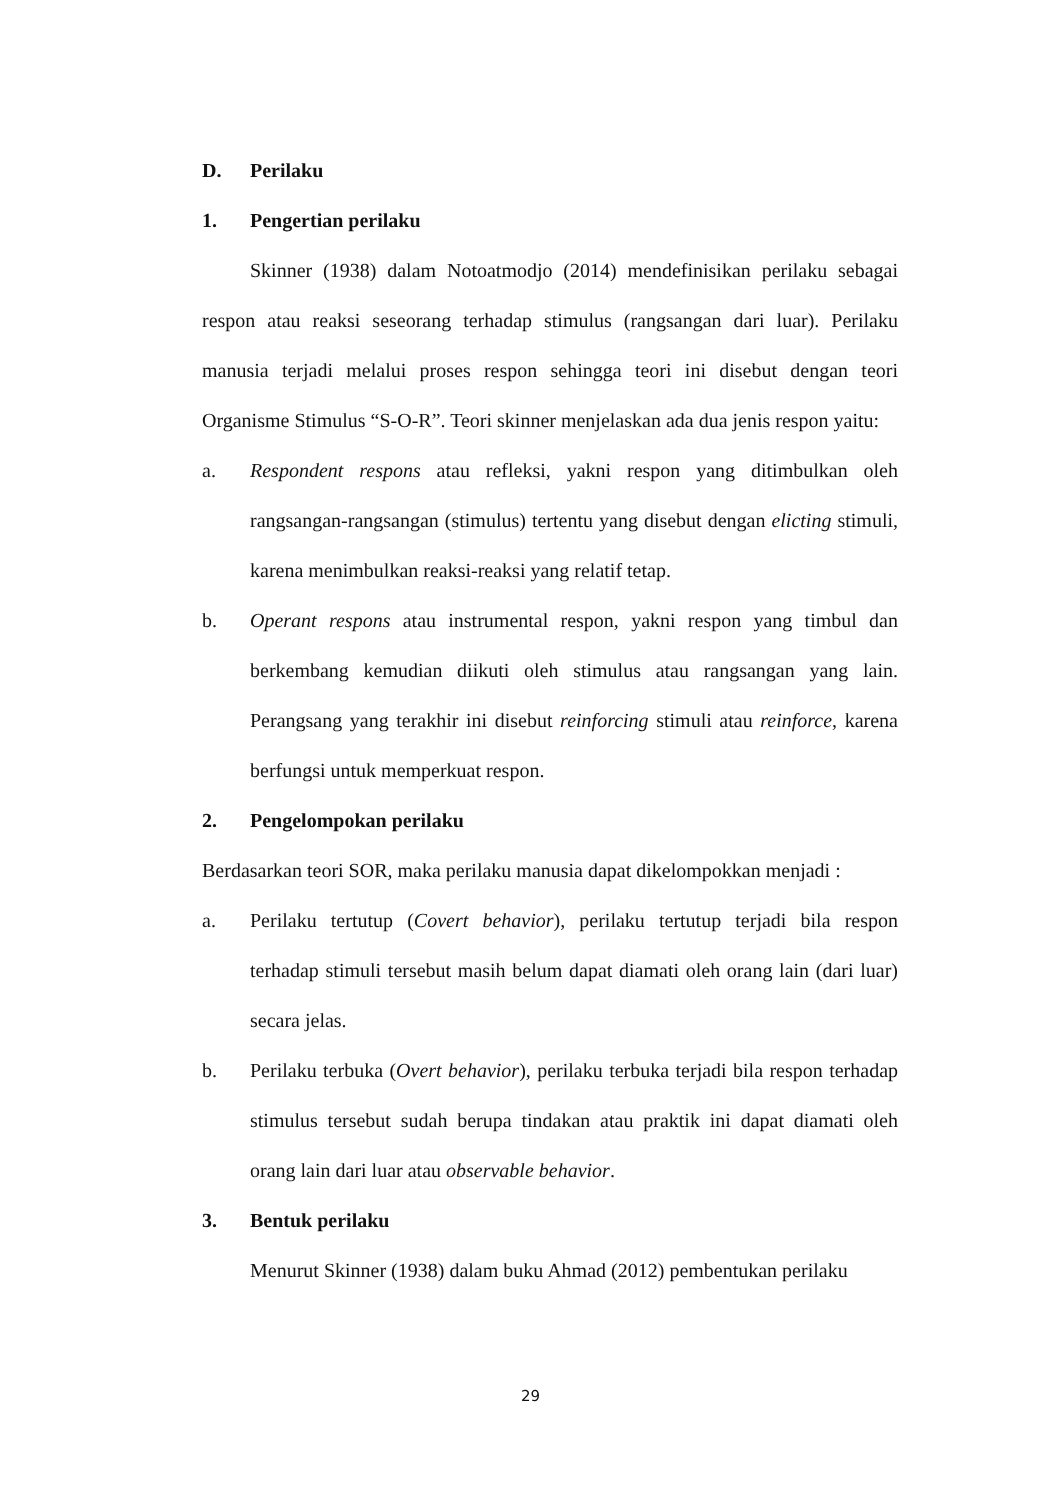D. Perilaku
1. Pengertian perilaku
Skinner (1938) dalam Notoatmodjo (2014) mendefinisikan perilaku sebagai respon atau reaksi seseorang terhadap stimulus (rangsangan dari luar). Perilaku manusia terjadi melalui proses respon sehingga teori ini disebut dengan teori Organisme Stimulus “S-O-R”. Teori skinner menjelaskan ada dua jenis respon yaitu:
a. Respondent respons atau refleksi, yakni respon yang ditimbulkan oleh rangsangan-rangsangan (stimulus) tertentu yang disebut dengan elicting stimuli, karena menimbulkan reaksi-reaksi yang relatif tetap.
b. Operant respons atau instrumental respon, yakni respon yang timbul dan berkembang kemudian diikuti oleh stimulus atau rangsangan yang lain. Perangsang yang terakhir ini disebut reinforcing stimuli atau reinforce, karena berfungsi untuk memperkuat respon.
2. Pengelompokan perilaku
Berdasarkan teori SOR, maka perilaku manusia dapat dikelompokkan menjadi :
a. Perilaku tertutup (Covert behavior), perilaku tertutup terjadi bila respon terhadap stimuli tersebut masih belum dapat diamati oleh orang lain (dari luar) secara jelas.
b. Perilaku terbuka (Overt behavior), perilaku terbuka terjadi bila respon terhadap stimulus tersebut sudah berupa tindakan atau praktik ini dapat diamati oleh orang lain dari luar atau observable behavior.
3. Bentuk perilaku
Menurut Skinner (1938) dalam buku Ahmad (2012) pembentukan perilaku
29